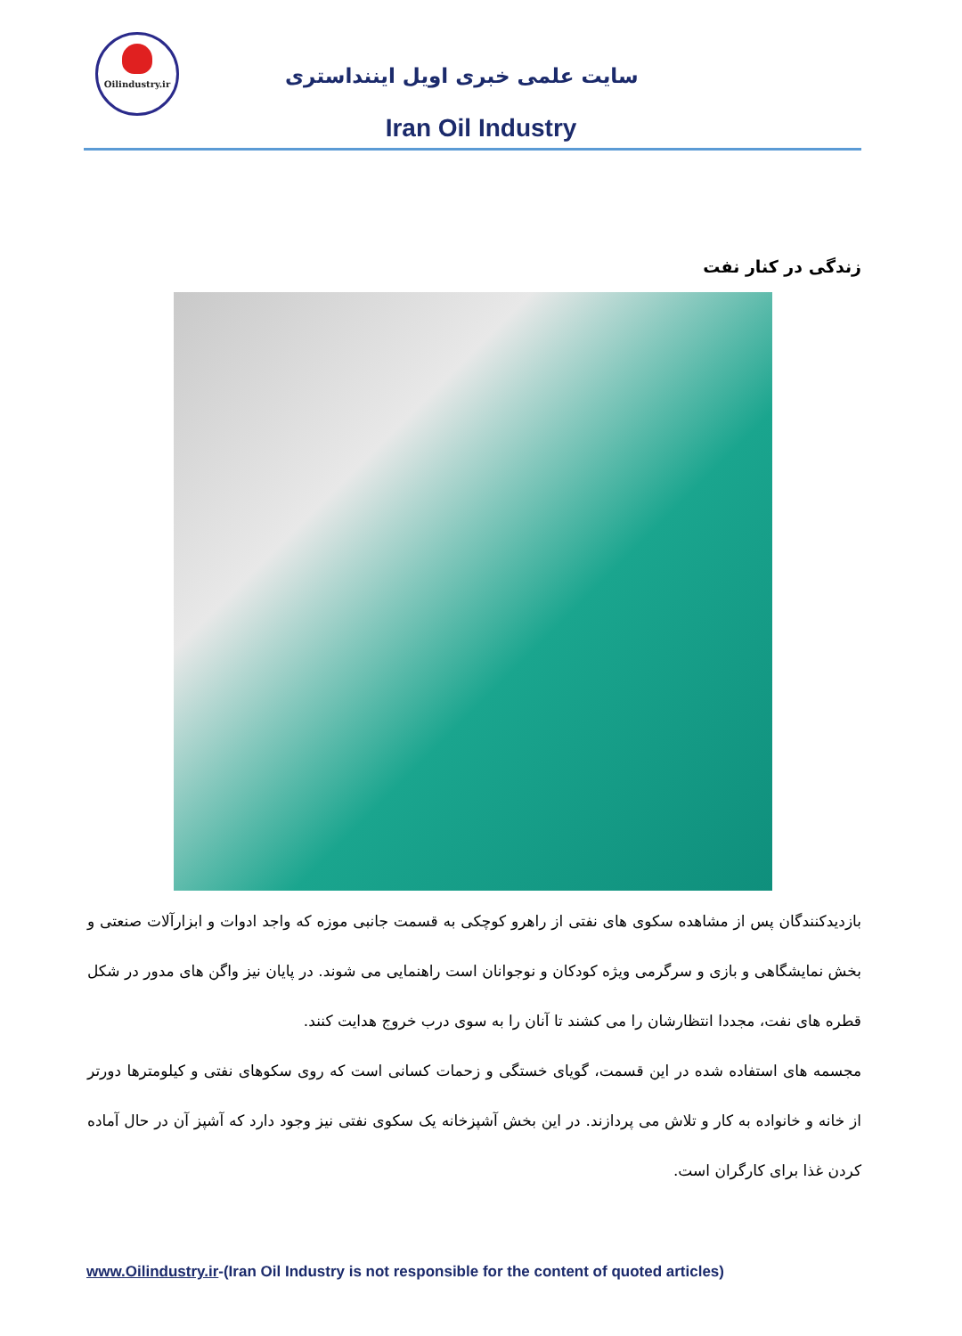Oilindustry.ir
سایت علمی خبری اویل ایننداستری
Iran Oil Industry
زندگی در کنار نفت
بازدیدکنندگان پس از مشاهده سکوی های نفتی از راهرو کوچکی به قسمت جانبی موزه که واجد ادوات و ابزارآلات صنعتی و بخش نمایشگاهی و بازی و سرگرمی ویژه کودکان و نوجوانان است راهنمایی می شوند. در پایان نیز واگن های مدور در شکل قطره های نفت، مجددا انتظارشان را می کشند تا آنان را به سوی درب خروج هدایت کنند.
مجسمه های استفاده شده در این قسمت، گویای خستگی و زحمات کسانی است که روی سکوهای نفتی و کیلومترها دورتر از خانه و خانواده به کار و تلاش می پردازند. در این بخش آشپزخانه یک سکوی نفتی نیز وجود دارد که آشپز آن در حال آماده کردن غذا برای کارگران است.
www.Oilindustry.ir-(Iran Oil Industry is not responsible for the content of quoted articles)